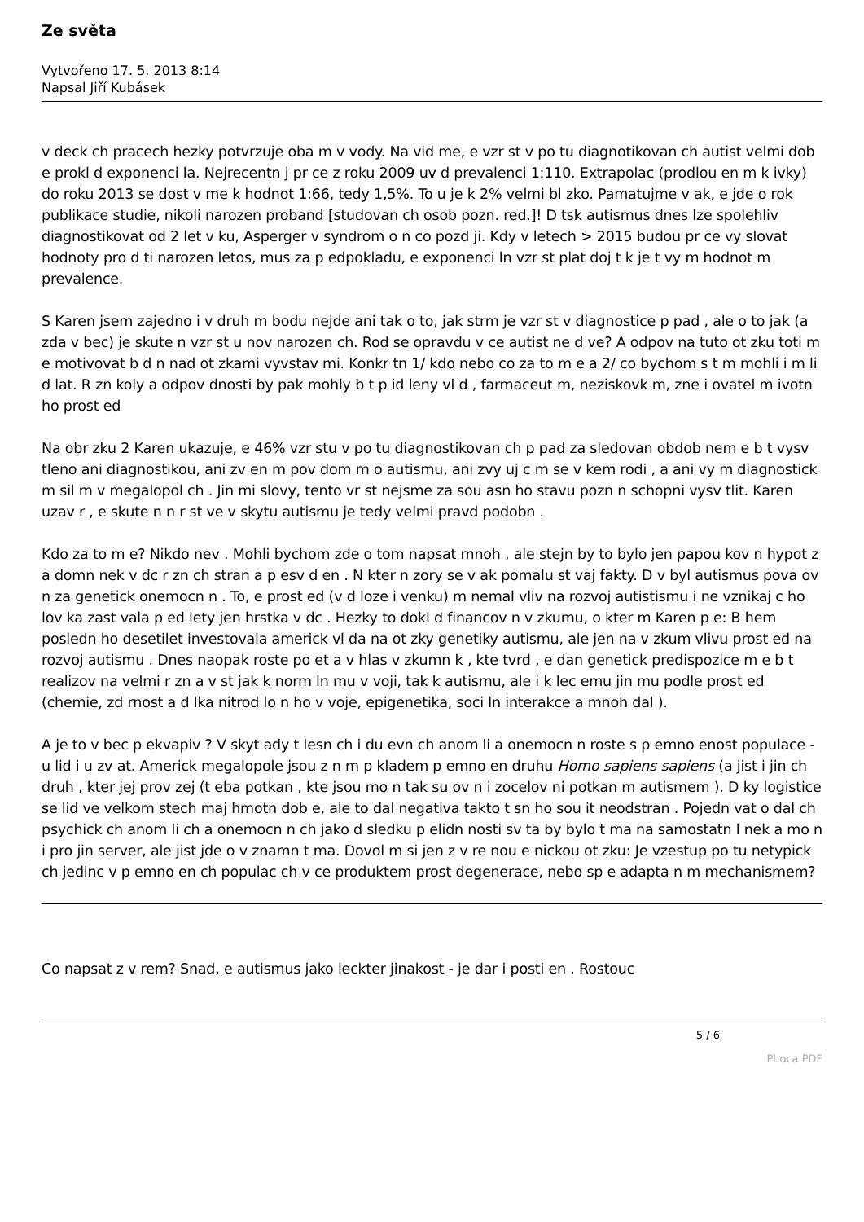Ze světa
Vytvořeno 17. 5. 2013 8:14
Napsal Jiří Kubásek
v deck ch pracech hezky potvrzuje oba m v vody. Na vid me, e vzr st v po tu diagnotikovan ch autist velmi dob e prokl d exponenci la. Nejrecentn j pr ce z roku 2009 uv d prevalenci 1:110. Extrapolac (prodlou en m k ivky) do roku 2013 se dost v me k hodnot 1:66, tedy 1,5%. To u je k 2% velmi bl zko. Pamatujme v ak, e jde o rok publikace studie, nikoli narozen proband [studovan ch osob pozn. red.]! D tsk autismus dnes lze spolehliv diagnostikovat od 2 let v ku, Asperger v syndrom o n co pozd ji. Kdy v letech > 2015 budou pr ce vy slovat hodnoty pro d ti narozen letos, mus za p edpokladu, e exponenci ln vzr st plat doj t k je t vy m hodnot m prevalence.
S Karen jsem zajedno i v druh m bodu nejde ani tak o to, jak strm je vzr st v diagnostice p pad , ale o to jak (a zda v bec) je skute n vzr st u nov narozen ch. Rod se opravdu v ce autist ne d ve? A odpov na tuto ot zku toti m e motivovat b d n nad ot zkami vyvstav mi. Konkr tn 1/ kdo nebo co za to m e a 2/ co bychom s t m mohli i m li d lat. R zn koly a odpov dnosti by pak mohly b t p id leny vl d , farmaceut m, neziskovk m, zne i ovatel m ivotn ho prost ed
Na obr zku 2 Karen ukazuje, e 46% vzr stu v po tu diagnostikovan ch p pad za sledovan obdob nem e b t vysv tleno ani diagnostikou, ani zv en m pov dom m o autismu, ani zvy uj c m se v kem rodi , a ani vy m diagnostick m sil m v megalopol ch . Jin mi slovy, tento vr st nejsme za sou asn ho stavu pozn n schopni vysv tlit. Karen uzav r , e skute n n r st ve v skytu autismu je tedy velmi pravd podobn .
Kdo za to m e? Nikdo nev . Mohli bychom zde o tom napsat mnoh , ale stejn by to bylo jen papou kov n hypot z a domn nek v dc r zn ch stran a p esv d en . N kter n zory se v ak pomalu st vaj fakty. D v byl autismus pova ov n za genetick onemocn n . To, e prost ed (v d loze i venku) m nemal vliv na rozvoj autistismu i ne vznikaj c ho lov ka zast vala p ed lety jen hrstka v dc . Hezky to dokl d financov n v zkumu, o kter m Karen p e: B hem posledn ho desetilet investovala americk vl da na ot zky genetiky autismu, ale jen na v zkum vlivu prost ed na rozvoj autismu . Dnes naopak roste po et a v hlas v zkumn k , kte tvrd , e dan genetick predispozice m e b t realizov na velmi r zn a v st jak k norm ln mu v voji, tak k autismu, ale i k lec emu jin mu podle prost ed (chemie, zd rnost a d lka nitrod lo n ho v voje, epigenetika, soci ln interakce a mnoh dal ).
A je to v bec p ekvapiv ? V skyt ady t lesn ch i du evn ch anom li a onemocn n roste s p emno enost populace - u lid i u zv at. Americk megalopole jsou z n m p kladem p emno en druhu Homo sapiens sapiens (a jist i jin ch druh , kter jej prov zej (t eba potkan , kte jsou mo n tak su ov n i zocelov ni potkan m autismem ). D ky logistice se lid ve velkom stech maj hmotn dob e, ale to dal negativa takto t sn ho sou it neodstran . Pojedn vat o dal ch psychick ch anom li ch a onemocn n ch jako d sledku p elidn nosti sv ta by bylo t ma na samostatn l nek a mo n i pro jin server, ale jist jde o v znamn t ma. Dovol m si jen z v re nou e nickou ot zku: Je vzestup po tu netypick ch jedinc v p emno en ch populac ch v ce produktem prost degenerace, nebo sp e adapta n m mechanismem?
Co napsat z v rem? Snad, e autismus jako leckter jinakost - je dar i posti en . Rostouc
5 / 6
Phoca PDF